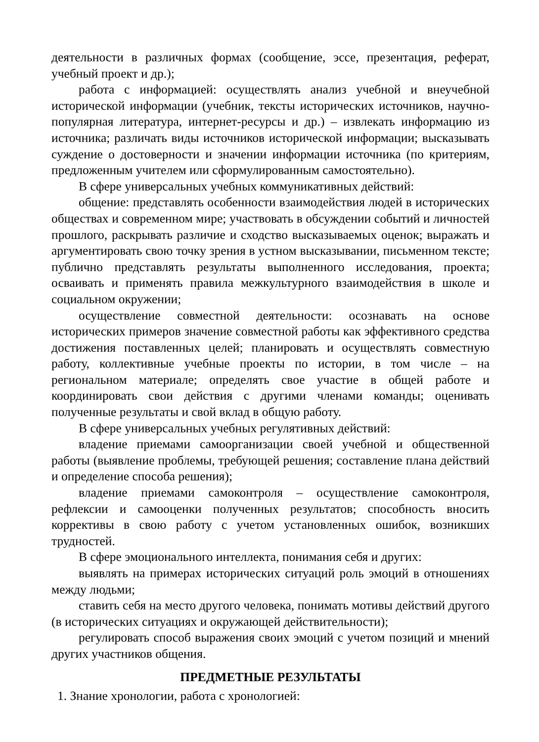деятельности в различных формах (сообщение, эссе, презентация, реферат, учебный проект и др.);
работа с информацией: осуществлять анализ учебной и внеучебной исторической информации (учебник, тексты исторических источников, научно-популярная литература, интернет-ресурсы и др.) – извлекать информацию из источника; различать виды источников исторической информации; высказывать суждение о достоверности и значении информации источника (по критериям, предложенным учителем или сформулированным самостоятельно).
В сфере универсальных учебных коммуникативных действий:
общение: представлять особенности взаимодействия людей в исторических обществах и современном мире; участвовать в обсуждении событий и личностей прошлого, раскрывать различие и сходство высказываемых оценок; выражать и аргументировать свою точку зрения в устном высказывании, письменном тексте; публично представлять результаты выполненного исследования, проекта; осваивать и применять правила межкультурного взаимодействия в школе и социальном окружении;
осуществление совместной деятельности: осознавать на основе исторических примеров значение совместной работы как эффективного средства достижения поставленных целей; планировать и осуществлять совместную работу, коллективные учебные проекты по истории, в том числе – на региональном материале; определять свое участие в общей работе и координировать свои действия с другими членами команды; оценивать полученные результаты и свой вклад в общую работу.
В сфере универсальных учебных регулятивных действий:
владение приемами самоорганизации своей учебной и общественной работы (выявление проблемы, требующей решения; составление плана действий и определение способа решения);
владение приемами самоконтроля – осуществление самоконтроля, рефлексии и самооценки полученных результатов; способность вносить коррективы в свою работу с учетом установленных ошибок, возникших трудностей.
В сфере эмоционального интеллекта, понимания себя и других:
выявлять на примерах исторических ситуаций роль эмоций в отношениях между людьми;
ставить себя на место другого человека, понимать мотивы действий другого (в исторических ситуациях и окружающей действительности);
регулировать способ выражения своих эмоций с учетом позиций и мнений других участников общения.
ПРЕДМЕТНЫЕ РЕЗУЛЬТАТЫ
1. Знание хронологии, работа с хронологией: